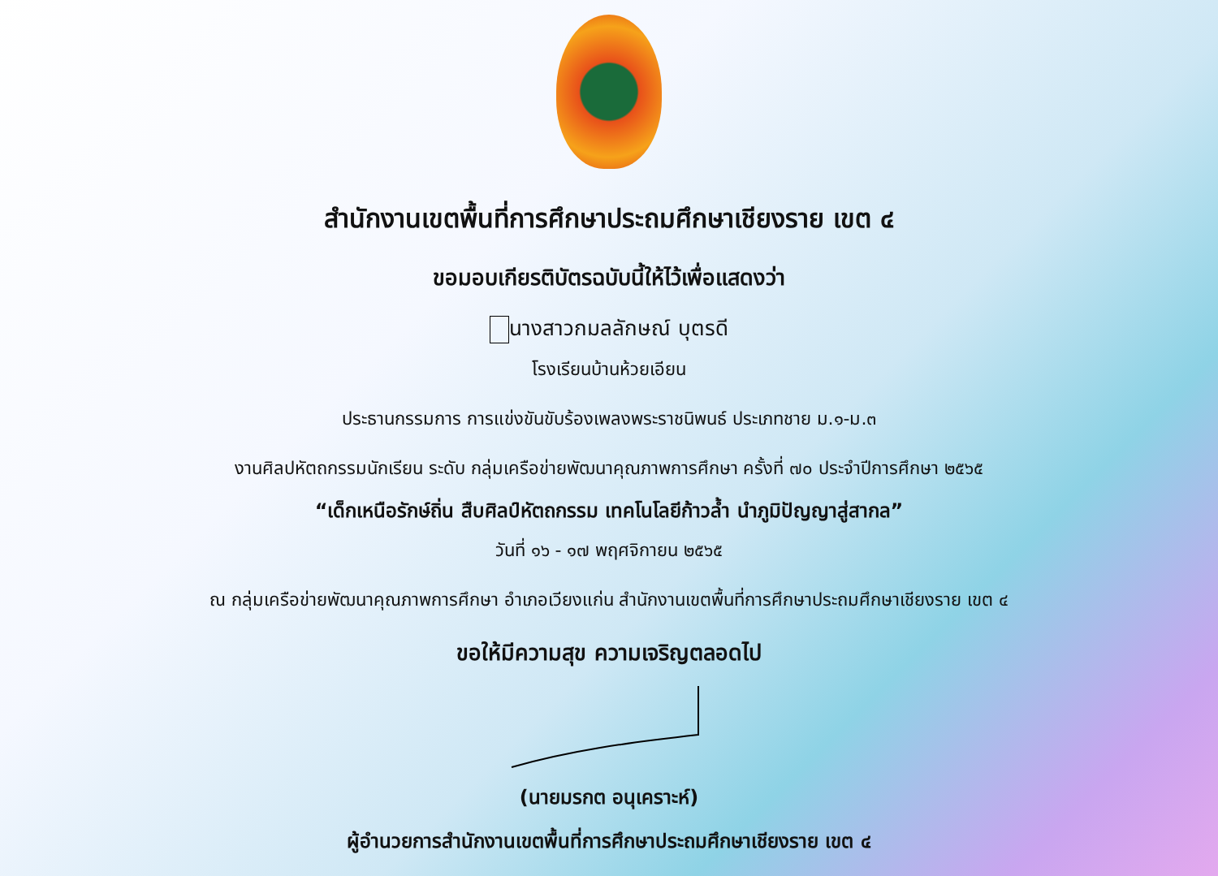สำนักงานเขตพื้นที่การศึกษาประถมศึกษาเชียงราย เขต ๔
ขอมอบเกียรติบัตรฉบับนี้ให้ไว้เพื่อแสดงว่า
นางสาวกมลลักษณ์ บุตรดี
โรงเรียนบ้านห้วยเอียน
ประธานกรรมการ การแข่งขันขับร้องเพลงพระราชนิพนธ์ ประเภทชาย ม.๑-ม.๓
งานศิลปหัตถกรรมนักเรียน ระดับ กลุ่มเครือข่ายพัฒนาคุณภาพการศึกษา ครั้งที่ ๗๐ ประจำปีการศึกษา ๒๕๖๕
“เด็กเหนือรักษ์ถิ่น สืบศิลป์หัตถกรรม เทคโนโลยีก้าวล้ำ นำภูมิปัญญาสู่สากล”
วันที่ ๑๖ - ๑๗ พฤศจิกายน ๒๕๖๕
ณ กลุ่มเครือข่ายพัฒนาคุณภาพการศึกษา อำเภอเวียงแก่น สำนักงานเขตพื้นที่การศึกษาประถมศึกษาเชียงราย เขต ๔
ขอให้มีความสุข ความเจริญตลอดไป
(นายมรกต อนุเคราะห์)
ผู้อำนวยการสำนักงานเขตพื้นที่การศึกษาประถมศึกษาเชียงราย เขต ๔